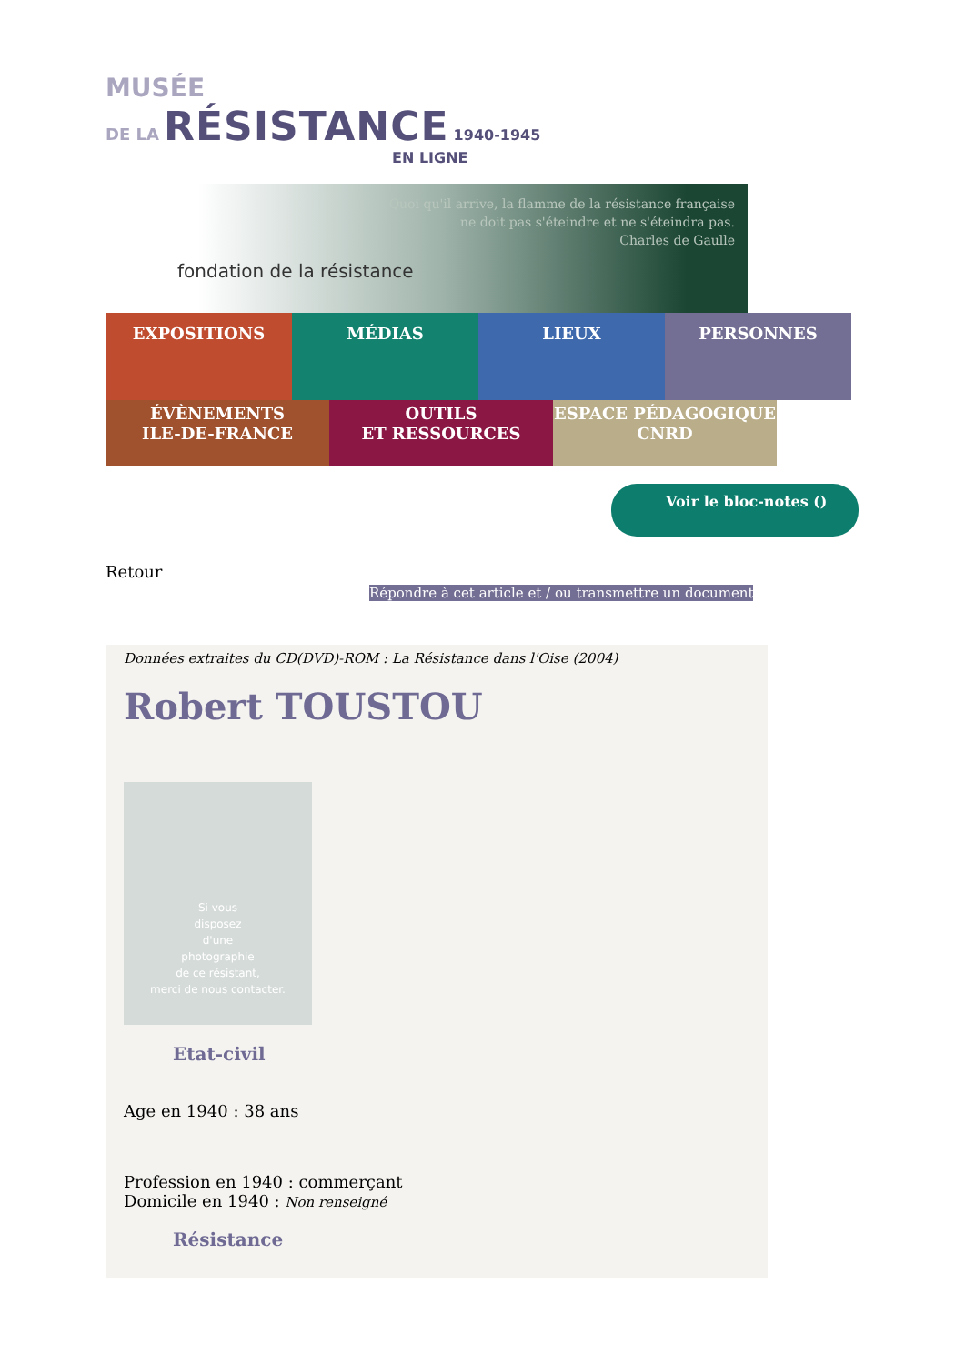MUSÉE
DE LA RÉSISTANCE 1940-1945
EN LIGNE
Quoi qu'il arrive, la flamme de la résistance française
ne doit pas s'éteindre et ne s'éteindra pas.
Charles de Gaulle
fondation de la résistance
EXPOSITIONS
MÉDIAS
LIEUX
PERSONNES
ÉVÈNEMENTS
ILE-DE-FRANCE
OUTILS
ET RESSOURCES
ESPACE PÉDAGOGIQUE
CNRD
Voir le bloc-notes ()
Retour
Répondre à cet article et / ou transmettre un document
Données extraites du CD(DVD)-ROM : La Résistance dans l'Oise (2004)
Robert TOUSTOU
Si vous
disposez
d'une
photographie
de ce résistant,
merci de nous contacter.
Etat-civil
Age en 1940 : 38 ans
Profession en 1940 : commerçant
Domicile en 1940 : Non renseigné
Résistance